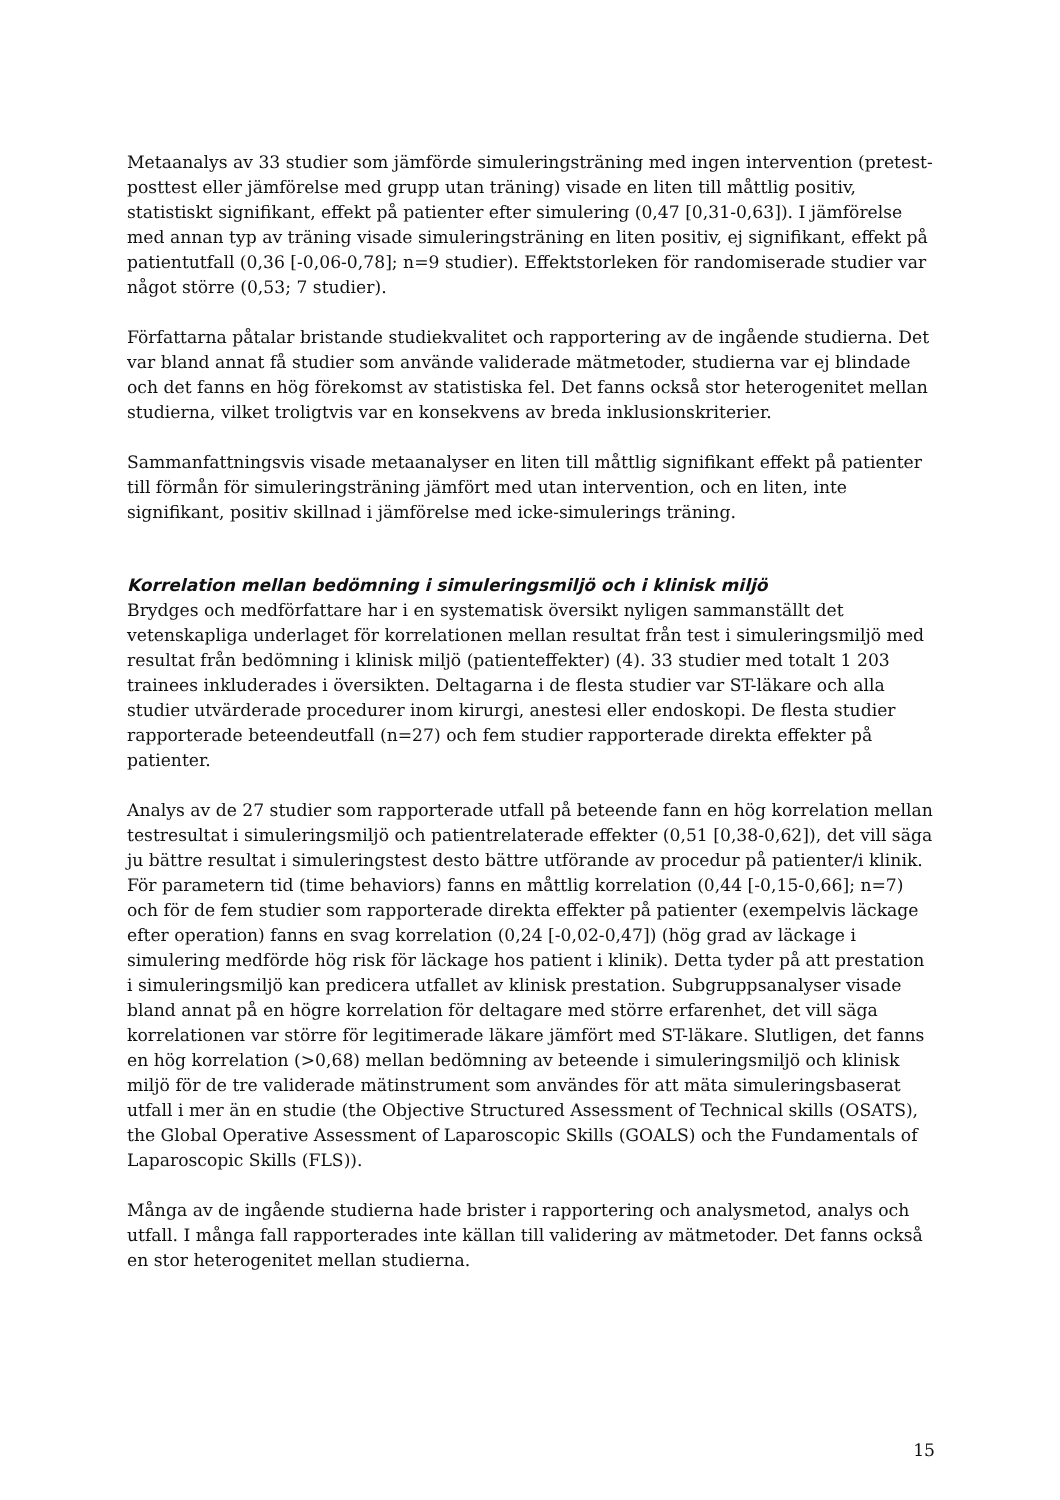Metaanalys av 33 studier som jämförde simuleringsträning med ingen intervention (pretest-posttest eller jämförelse med grupp utan träning) visade en liten till måttlig positiv, statistiskt signifikant, effekt på patienter efter simulering (0,47 [0,31-0,63]). I jämförelse med annan typ av träning visade simuleringsträning en liten positiv, ej signifikant, effekt på patientutfall (0,36 [-0,06-0,78]; n=9 studier). Effektstorleken för randomiserade studier var något större (0,53; 7 studier).
Författarna påtalar bristande studiekvalitet och rapportering av de ingående studierna. Det var bland annat få studier som använde validerade mätmetoder, studierna var ej blindade och det fanns en hög förekomst av statistiska fel. Det fanns också stor heterogenitet mellan studierna, vilket troligtvis var en konsekvens av breda inklusionskriterier.
Sammanfattningsvis visade metaanalyser en liten till måttlig signifikant effekt på patienter till förmån för simuleringsträning jämfört med utan intervention, och en liten, inte signifikant, positiv skillnad i jämförelse med icke-simulerings träning.
Korrelation mellan bedömning i simuleringsmiljö och i klinisk miljö
Brydges och medförfattare har i en systematisk översikt nyligen sammanställt det vetenskapliga underlaget för korrelationen mellan resultat från test i simuleringsmiljö med resultat från bedömning i klinisk miljö (patienteffekter) (4). 33 studier med totalt 1 203 trainees inkluderades i översikten. Deltagarna i de flesta studier var ST-läkare och alla studier utvärderade procedurer inom kirurgi, anestesi eller endoskopi. De flesta studier rapporterade beteendeutfall (n=27) och fem studier rapporterade direkta effekter på patienter.
Analys av de 27 studier som rapporterade utfall på beteende fann en hög korrelation mellan testresultat i simuleringsmiljö och patientrelaterade effekter (0,51 [0,38-0,62]), det vill säga ju bättre resultat i simuleringstest desto bättre utförande av procedur på patienter/i klinik. För parametern tid (time behaviors) fanns en måttlig korrelation (0,44 [-0,15-0,66]; n=7) och för de fem studier som rapporterade direkta effekter på patienter (exempelvis läckage efter operation) fanns en svag korrelation (0,24 [-0,02-0,47]) (hög grad av läckage i simulering medförde hög risk för läckage hos patient i klinik). Detta tyder på att prestation i simuleringsmiljö kan predicera utfallet av klinisk prestation. Subgruppsanalyser visade bland annat på en högre korrelation för deltagare med större erfarenhet, det vill säga korrelationen var större för legitimerade läkare jämfört med ST-läkare. Slutligen, det fanns en hög korrelation (>0,68) mellan bedömning av beteende i simuleringsmiljö och klinisk miljö för de tre validerade mätinstrument som användes för att mäta simuleringsbaserat utfall i mer än en studie (the Objective Structured Assessment of Technical skills (OSATS), the Global Operative Assessment of Laparoscopic Skills (GOALS) och the Fundamentals of Laparoscopic Skills (FLS)).
Många av de ingående studierna hade brister i rapportering och analysmetod, analys och utfall. I många fall rapporterades inte källan till validering av mätmetoder. Det fanns också en stor heterogenitet mellan studierna.
15